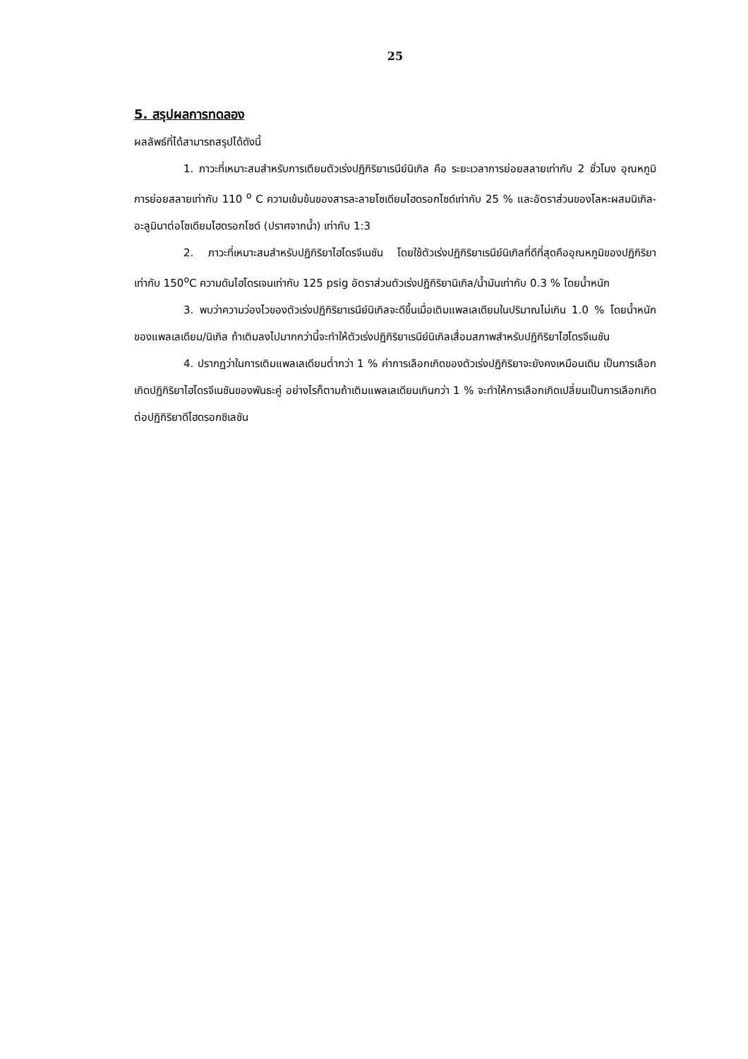25
5. สรุปผลการทดลอง
ผลลัพธ์ที่ได้สามารถสรุปได้ดังนี้
1. ภาวะที่เหมาะสมสำหรับการเตียมตัวเร่งปฏิกิริยาเรนีย์นิเกิล คือ ระยะเวลาการย่อยสลายเท่ากับ 2 ชั่วโมง อุณหภูมิการย่อยสลายเท่ากับ 110 <sup>o</sup> C ความเข้มข้นของสารละลายโซเดียมไฮดรอกไซด์เท่ากับ 25 % และอัตราส่วนของโลหะผสมนิเกิล-อะลูมินาต่อโซเดียมไฮดรอกไซด์ (ปราศจากน้ำ) เท่ากับ 1:3
2. ภาวะที่เหมาะสมสำหรับปฏิกิริยาไฮโดรจีเนชัน โดยใช้ตัวเร่งปฏิกิริยาเรนีย์นิเกิลที่ดีที่สุดคืออุณหภูมิของปฏิกิริยาเท่ากับ 150<sup>o</sup>C ความดันไฮโดรเจนเท่ากับ 125 psig อัตราส่วนตัวเร่งปฏิกิริยานิเกิล/น้ำมันเท่ากับ 0.3 % โดยน้ำหนัก
3. พบว่าความว่องไวของตัวเร่งปฏิกิริยาเรนีย์นิเกิลจะดีขึ้นเมื่อเติมแพลเลเดียมในปริมาณไม่เกิน 1.0 % โดยน้ำหนักของแพลเลเดียม/นิเกิล ถ้าเติมลงไปมากกว่านี้จะทำให้ตัวเร่งปฏิกิริยาเรนีย์นิเกิลเสื่อมสภาพสำหรับปฏิกิริยาไฮโดรจีเนชัน
4. ปรากฏว่าในการเติมแพลเลเดียมต่ำกว่า 1 % ค่าการเลือกเกิดของตัวเร่งปฏิกิริยาจะยังคงเหมือนเดิม เป็นการเลือกเกิดปฏิกิริยาไฮโดรจีเนชันของพันธะคู่ อย่างไรก็ตามถ้าเติมแพลเลเดียมเกินกว่า 1 % จะทำให้การเลือกเกิดเปลี่ยนเป็นการเลือกเกิดต่อปฏิกิริยาดีไฮดรอกซิเลชัน